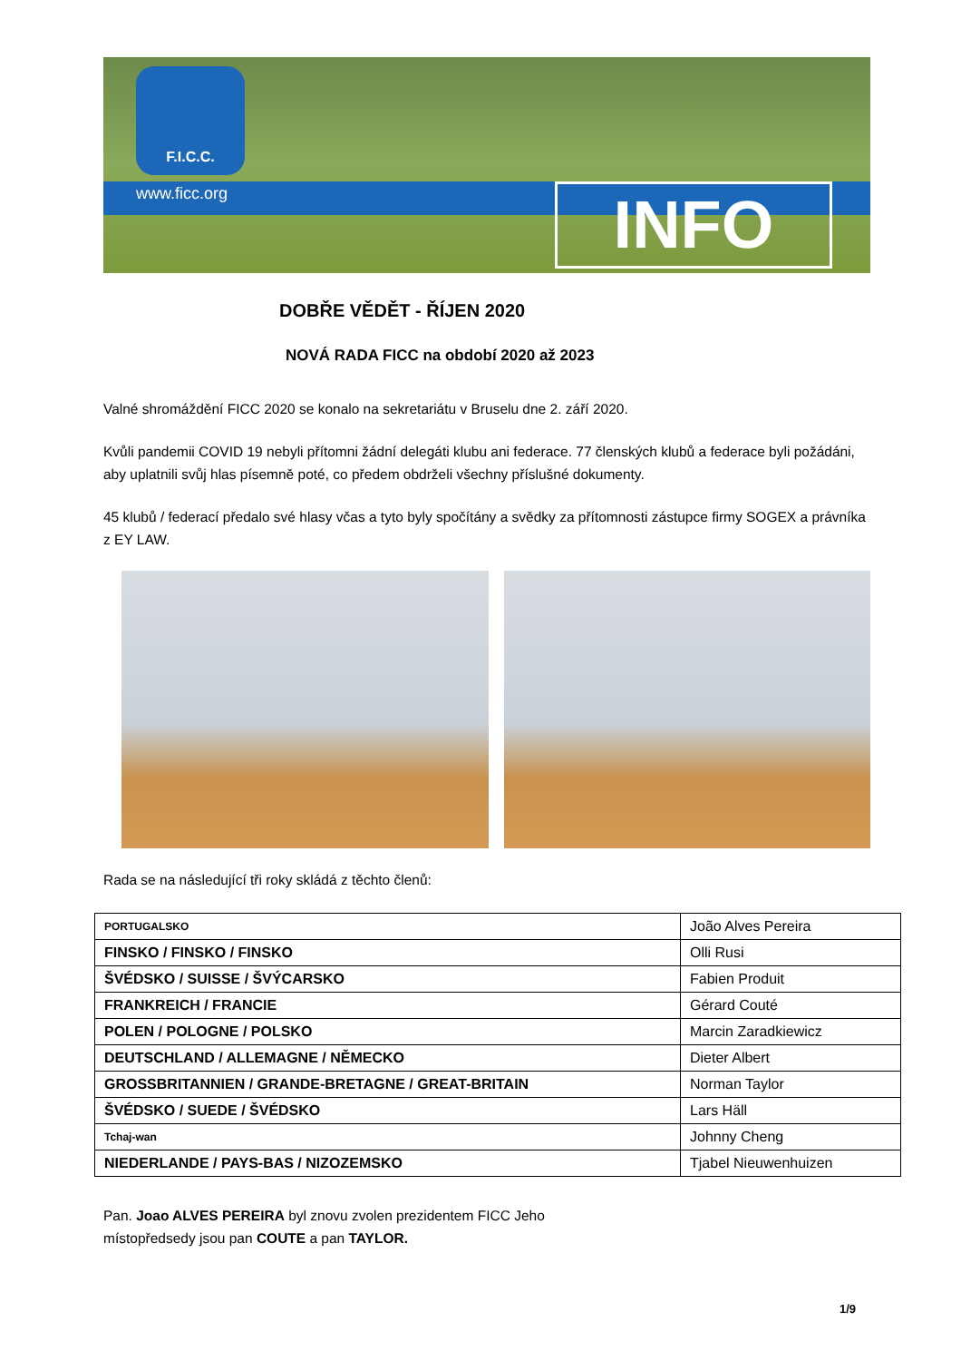F.I.C.C.
www.ficc.org INFO
DOBŘE VĚDĚT - ŘÍJEN 2020
NOVÁ RADA FICC na období 2020 až 2023
Valné shromáždění FICC 2020 se konalo na sekretariátu v Bruselu dne 2. září 2020.
Kvůli pandemii COVID 19 nebyli přítomni žádní delegáti klubu ani federace. 77 členských klubů a federace byli požádáni, aby uplatnili svůj hlas písemně poté, co předem obdrželi všechny příslušné dokumenty.
45 klubů / federací předalo své hlasy včas a tyto byly spočítány a svědky za přítomnosti zástupce firmy SOGEX a právníka z EY LAW.
Rada se na následující tři roky skládá z těchto členů:
| PORTUGALSKO | João Alves Pereira |
| FINSKO / FINSKO / FINSKO | Olli Rusi |
| ŠVÉDSKO / SUISSE / ŠVÝCARSKO | Fabien Produit |
| FRANKREICH / FRANCIE | Gérard Couté |
| POLEN / POLOGNE / POLSKO | Marcin Zaradkiewicz |
| DEUTSCHLAND / ALLEMAGNE / NĚMECKO | Dieter Albert |
| GROSSBRITANNIEN / GRANDE-BRETAGNE / GREAT-BRITAIN | Norman Taylor |
| ŠVÉDSKO / SUEDE / ŠVÉDSKO | Lars Häll |
| Tchaj-wan | Johnny Cheng |
| NIEDERLANDE / PAYS-BAS / NIZOZEMSKO | Tjabel Nieuwenhuizen |
Pan. Joao ALVES PEREIRA byl znovu zvolen prezidentem FICC Jeho
místopředsedy jsou pan COUTE a pan TAYLOR.
1/9